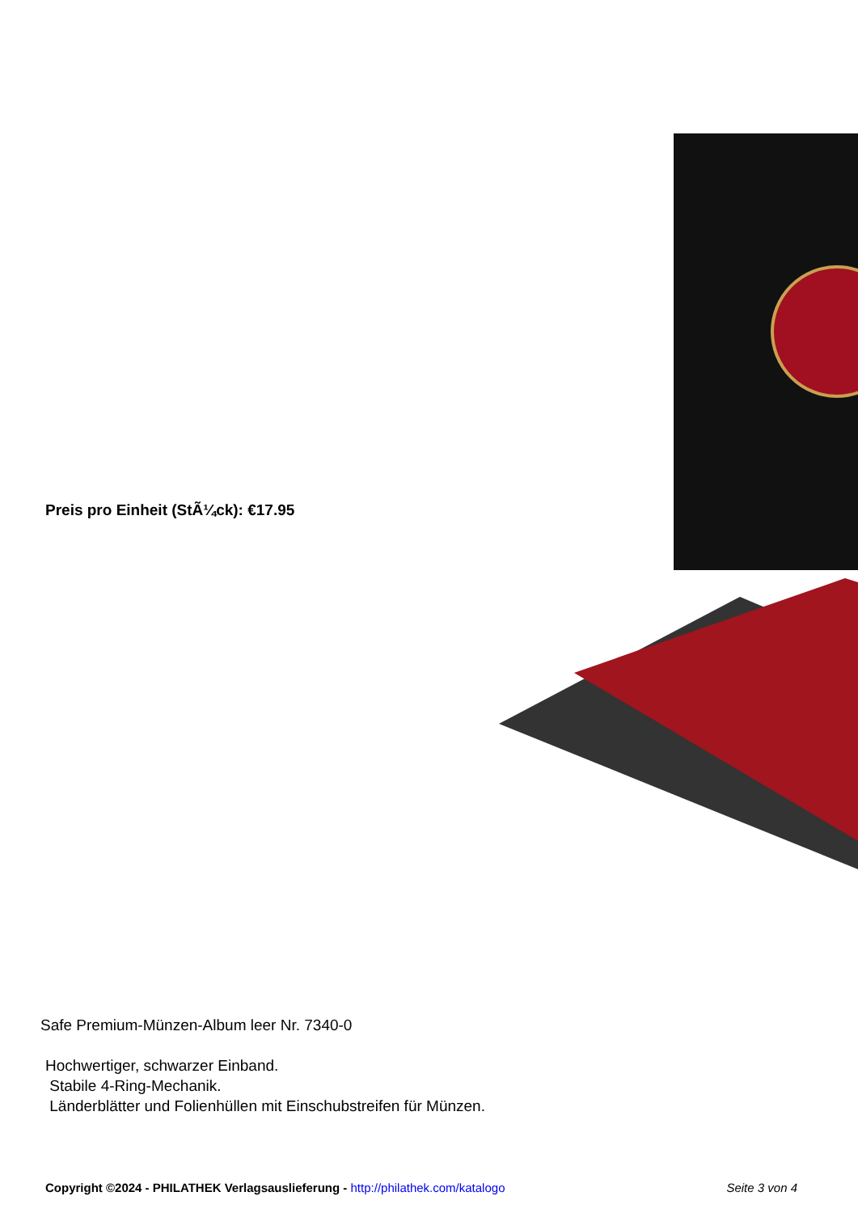Preis pro Einheit (StÃ¼ck): €17.95
Safe Premium-Münzen-Album leer Nr. 7340-0
Hochwertiger, schwarzer Einband.
Stabile 4-Ring-Mechanik.
Länderblätter und Folienhüllen mit Einschubstreifen für Münzen.
Copyright ©2024 - PHILATHEK Verlagsauslieferung - http://philathek.com/katalogo Seite 3 von 4